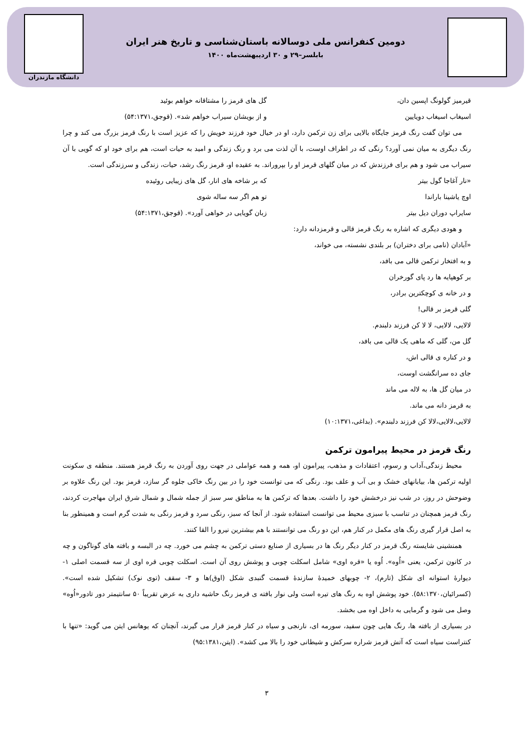دومین کنفرانس ملی دوسالانه باستان‌شناسی و تاریخ هنر ایران
بابلسر–۲۹ و ۳۰ اردیبهشت‌ماه ۱۴۰۰
دانشگاه مازندران
قیرمیز گولونگ اپسین دان، گل های قرمز را مشتاقانه خواهم بوئید
اسیغاب اسیغاب دویایین و از بویشان سیراب خواهم شد». (قوجق،۵۴:۱۳۷۱)
می توان گفت رنگ قرمز جایگاه بالایی برای زن ترکمن دارد، او در خیال خود فرزند خویش را که عزیز است با رنگ قرمز بزرگ می کند و چرا رنگ دیگری به میان نمی آورد؟ رنگی که در اطراف اوست، با آن لذت می برد و رنگ زندگی و امید به حیات است، هم برای خود او که گویی با آن سیراب می شود و هم برای فرزندش که در میان گلهای قرمز او را بپروراند. به عقیده او، قرمز رنگ رشد، حیات، زندگی و سرزندگی است.
«نار آغاجا گول بیتر که بر شاخه های انار، گل های زیبایی روئیده
اوچ یاشینا باراندا تو هم اگر سه ساله شوی
سایراپ دوران دیل بیتر زبان گویایی در خواهی آورد». (قوجق،۵۴:۱۳۷۱)
و هودی دیگری که اشاره به رنگ قرمز قالی و قرمزدانه دارد:
«آبادان (نامی برای دختران) بر بلندی نشسته، می خواند،
و به افتخار ترکمن قالی می بافد،
بر کوهپایه ها رد پای گورخران
و در خانه ی کوچکترین برادر،
گلی قرمز بر قالی!
لالایی، لالایی، لا لا کن فرزند دلبندم.
گل من، گلی که ماهی یک قالی می بافد،
و در کناره ی قالی اش،
جای ده سرانگشت اوست،
در میان گل ها، به لاله می ماند
به قرمز دانه می ماند.
لالایی،لالایی،لالا کن فرزند دلبندم». (بداغی،۱۰:۱۳۷۱)
رنگ قرمز در محیط پیرامون ترکمن
محیط زندگی،آداب و رسوم، اعتقادات و مذهب، پیرامون او، همه و همه عواملی در جهت روی آوردن به رنگ قرمز هستند. منطقه ی سکونت اولیه ترکمن ها، بیابانهای خشک و بی آب و علف بود. رنگی که می توانست خود را در بین رنگ خاکی جلوه گر سازد، قرمز بود. این رنگ علاوه بر وضوحش در روز، در شب نیز درخشش خود را داشت. بعدها که ترکمن ها به مناطق سر سبز از جمله شمال و شمال شرق ایران مهاجرت کردند، رنگ قرمز همچنان در تناسب با سبزی محیط می توانست استفاده شود. از آنجا که سبز، رنگی سرد و قرمز رنگی به شدت گرم است و همینطور بنا به اصل قرار گیری رنگ های مکمل در کنار هم، این دو رنگ می توانستند با هم بیشترین نیرو را القا کنند.
همنشینی شایسته رنگ قرمز در کنار دیگر رنگ ها در بسیاری از صنایع دستی ترکمن به چشم می خورد. چه در البسه و بافته های گوناگون و چه در کانون ترکمن، یعنی «اُوه». اُوه یا «قره اوی» شامل اسکلت چوبی و پوشش روی آن است. اسکلت چوبی قره اوی از سه قسمت اصلی ۱- دیوارهٔ استوانه ای شکل (تارم)، ۲- چوبهای خمیدهٔ سازندهٔ قسمت گنبدی شکل (اوق)ها و ۳- سقف (توی نوک) تشکیل شده است». (کسرائیان،۵۸:۱۳۷۰). خود پوشش اوه به رنگ های تیره است ولی نوار بافته ی قرمز رنگ حاشیه داری به عرض تقریباً ۵۰ سانتیمتر دور تادور«اُوه» وصل می شود و گرمایی به داخل اوه می بخشد.
در بسیاری از بافته ها، رنگ هایی چون سفید، سورمه ای، نارنجی و سیاه در کنار قرمز قرار می گیرند، آنچنان که یوهانس ایتن می گوید: «تنها با کنتراست سیاه است که آتش قرمز شراره سرکش و شیطانی خود را بالا می کشد». (ایتن،۹۵:۱۳۸۱)
۳